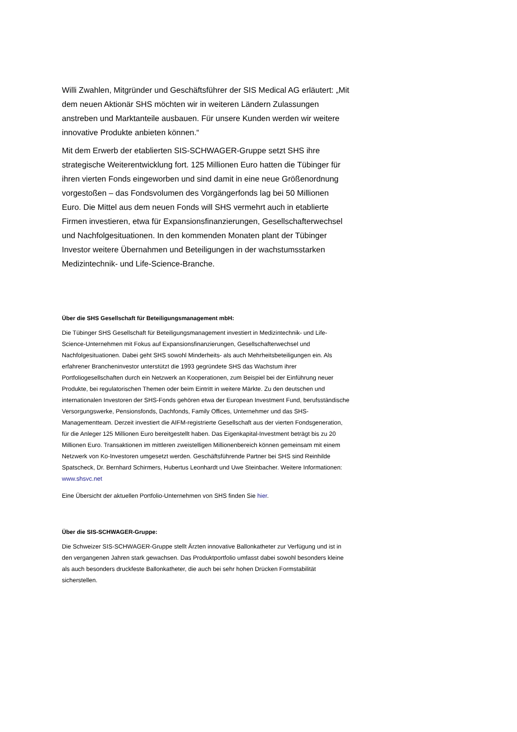Willi Zwahlen, Mitgründer und Geschäftsführer der SIS Medical AG erläutert: „Mit dem neuen Aktionär SHS möchten wir in weiteren Ländern Zulassungen anstreben und Marktanteile ausbauen. Für unsere Kunden werden wir weitere innovative Produkte anbieten können.“
Mit dem Erwerb der etablierten SIS-SCHWAGER-Gruppe setzt SHS ihre strategische Weiterentwicklung fort. 125 Millionen Euro hatten die Tübinger für ihren vierten Fonds eingeworben und sind damit in eine neue Größenordnung vorgestoßen – das Fondsvolumen des Vorgängerfonds lag bei 50 Millionen Euro. Die Mittel aus dem neuen Fonds will SHS vermehrt auch in etablierte Firmen investieren, etwa für Expansionsfinanzierungen, Gesellschafterwechsel und Nachfolgesituationen. In den kommenden Monaten plant der Tübinger Investor weitere Übernahmen und Beteiligungen in der wachstumsstarken Medizintechnik- und Life-Science-Branche.
Über die SHS Gesellschaft für Beteiligungsmanagement mbH:
Die Tübinger SHS Gesellschaft für Beteiligungsmanagement investiert in Medizintechnik- und Life-Science-Unternehmen mit Fokus auf Expansionsfinanzierungen, Gesellschafterwechsel und Nachfolgesituationen. Dabei geht SHS sowohl Minderheits- als auch Mehrheitsbeteiligungen ein. Als erfahrener Brancheninvestor unterstützt die 1993 gegründete SHS das Wachstum ihrer Portfoliogesellschaften durch ein Netzwerk an Kooperationen, zum Beispiel bei der Einführung neuer Produkte, bei regulatorischen Themen oder beim Eintritt in weitere Märkte. Zu den deutschen und internationalen Investoren der SHS-Fonds gehören etwa der European Investment Fund, berufsständische Versorgungswerke, Pensionsfonds, Dachfonds, Family Offices, Unternehmer und das SHS-Managementteam. Derzeit investiert die AIFM-registrierte Gesellschaft aus der vierten Fondsgeneration, für die Anleger 125 Millionen Euro bereitgestellt haben. Das Eigenkapital-Investment beträgt bis zu 20 Millionen Euro. Transaktionen im mittleren zweistelligen Millionenbereich können gemeinsam mit einem Netzwerk von Ko-Investoren umgesetzt werden. Geschäftsführende Partner bei SHS sind Reinhilde Spatscheck, Dr. Bernhard Schirmers, Hubertus Leonhardt und Uwe Steinbacher. Weitere Informationen: www.shsvc.net
Eine Übersicht der aktuellen Portfolio-Unternehmen von SHS finden Sie hier.
Über die SIS-SCHWAGER-Gruppe:
Die Schweizer SIS-SCHWAGER-Gruppe stellt Ärzten innovative Ballonkatheter zur Verfügung und ist in den vergangenen Jahren stark gewachsen. Das Produktportfolio umfasst dabei sowohl besonders kleine als auch besonders druckfeste Ballonkatheter, die auch bei sehr hohen Drücken Formstabilität sicherstellen.